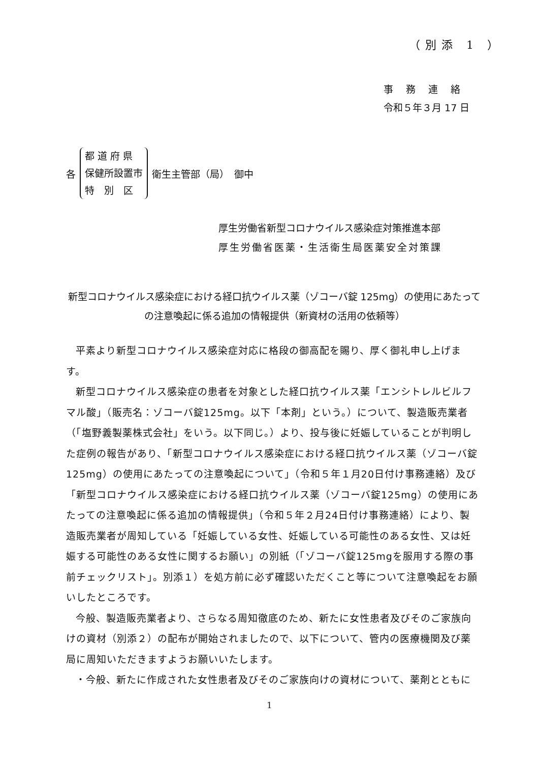（別添 1 ）
事務連絡
令和５年３月 17 日
各
都 道 府 県
保健所設置市
特　別　区
衛生主管部（局）　御中
厚生労働省新型コロナウイルス感染症対策推進本部
厚生労働省医薬・生活衛生局医薬安全対策課
新型コロナウイルス感染症における経口抗ウイルス薬（ゾコーバ錠 125mg）の使用にあたっての注意喚起に係る追加の情報提供（新資材の活用の依頼等）
平素より新型コロナウイルス感染症対応に格段の御高配を賜り、厚く御礼申し上げます。
新型コロナウイルス感染症の患者を対象とした経口抗ウイルス薬「エンシトレルビルフマル酸」（販売名：ゾコーバ錠125mg。以下「本剤」という。）について、製造販売業者（「塩野義製薬株式会社」をいう。以下同じ。）より、投与後に妊娠していることが判明した症例の報告があり、「新型コロナウイルス感染症における経口抗ウイルス薬（ゾコーバ錠125mg）の使用にあたっての注意喚起について」（令和５年１月20日付け事務連絡）及び「新型コロナウイルス感染症における経口抗ウイルス薬（ゾコーバ錠125mg）の使用にあたっての注意喚起に係る追加の情報提供」（令和５年２月24日付け事務連絡）により、製造販売業者が周知している「妊娠している女性、妊娠している可能性のある女性、又は妊娠する可能性のある女性に関するお願い」の別紙（「ゾコーバ錠125mgを服用する際の事前チェックリスト」。別添１）を処方前に必ず確認いただくこと等について注意喚起をお願いしたところです。
今般、製造販売業者より、さらなる周知徹底のため、新たに女性患者及びそのご家族向けの資材（別添２）の配布が開始されましたので、以下について、管内の医療機関及び薬局に周知いただきますようお願いいたします。
・今般、新たに作成された女性患者及びそのご家族向けの資材について、薬剤とともに
1